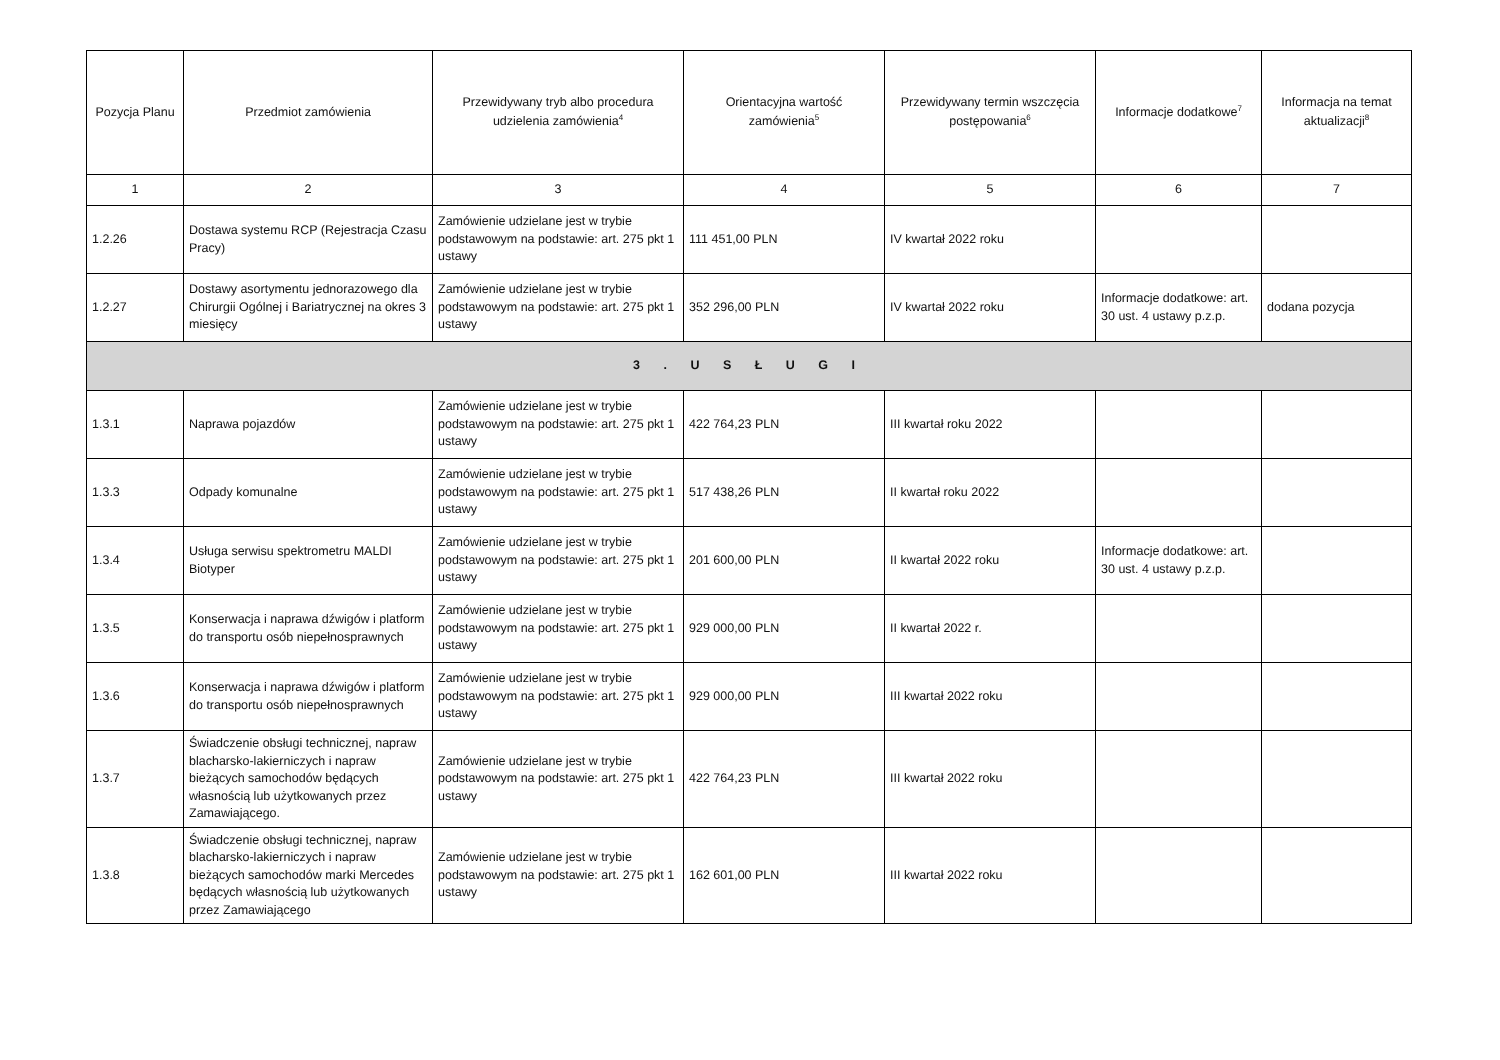| Pozycja Planu | Przedmiot zamówienia | Przewidywany tryb albo procedura udzielenia zamówienia<sup>4</sup> | Orientacyjna wartość zamówienia<sup>5</sup> | Przewidywany termin wszczęcia postępowania<sup>6</sup> | Informacje dodatkowe<sup>7</sup> | Informacja na temat aktualizacji<sup>8</sup> |
| --- | --- | --- | --- | --- | --- | --- |
| 1 | 2 | 3 | 4 | 5 | 6 | 7 |
| 1.2.26 | Dostawa systemu RCP (Rejestracja Czasu Pracy) | Zamówienie udzielane jest w trybie podstawowym na podstawie: art. 275 pkt 1 ustawy | 111 451,00 PLN | IV kwartał 2022 roku | | |
| 1.2.27 | Dostawy asortymentu jednorazowego dla Chirurgii Ogólnej i Bariatrycznej na okres 3 miesięcy | Zamówienie udzielane jest w trybie podstawowym na podstawie: art. 275 pkt 1 ustawy | 352 296,00 PLN | IV kwartał 2022 roku | Informacje dodatkowe: art. 30 ust. 4 ustawy p.z.p. | dodana pozycja |
| 3 . U S Ł U G I | | | | | | |
| 1.3.1 | Naprawa pojazdów | Zamówienie udzielane jest w trybie podstawowym na podstawie: art. 275 pkt 1 ustawy | 422 764,23 PLN | III kwartał roku 2022 | | |
| 1.3.3 | Odpady komunalne | Zamówienie udzielane jest w trybie podstawowym na podstawie: art. 275 pkt 1 ustawy | 517 438,26 PLN | II kwartał roku 2022 | | |
| 1.3.4 | Usługa serwisu spektrometru MALDI Biotyper | Zamówienie udzielane jest w trybie podstawowym na podstawie: art. 275 pkt 1 ustawy | 201 600,00 PLN | II kwartał 2022 roku | Informacje dodatkowe: art. 30 ust. 4 ustawy p.z.p. | |
| 1.3.5 | Konserwacja i naprawa dźwigów i platform do transportu osób niepełnosprawnych | Zamówienie udzielane jest w trybie podstawowym na podstawie: art. 275 pkt 1 ustawy | 929 000,00 PLN | II kwartał 2022 r. | | |
| 1.3.6 | Konserwacja i naprawa dźwigów i platform do transportu osób niepełnosprawnych | Zamówienie udzielane jest w trybie podstawowym na podstawie: art. 275 pkt 1 ustawy | 929 000,00 PLN | III kwartał 2022 roku | | |
| 1.3.7 | Świadczenie obsługi technicznej, napraw blacharsko-lakierniczych i napraw bieżących samochodów będących własnością lub użytkowanych przez Zamawiającego. | Zamówienie udzielane jest w trybie podstawowym na podstawie: art. 275 pkt 1 ustawy | 422 764,23 PLN | III kwartał 2022 roku | | |
| 1.3.8 | Świadczenie obsługi technicznej, napraw blacharsko-lakierniczych i napraw bieżących samochodów marki Mercedes będących własnością lub użytkowanych przez Zamawiającego | Zamówienie udzielane jest w trybie podstawowym na podstawie: art. 275 pkt 1 ustawy | 162 601,00 PLN | III kwartał 2022 roku | | |